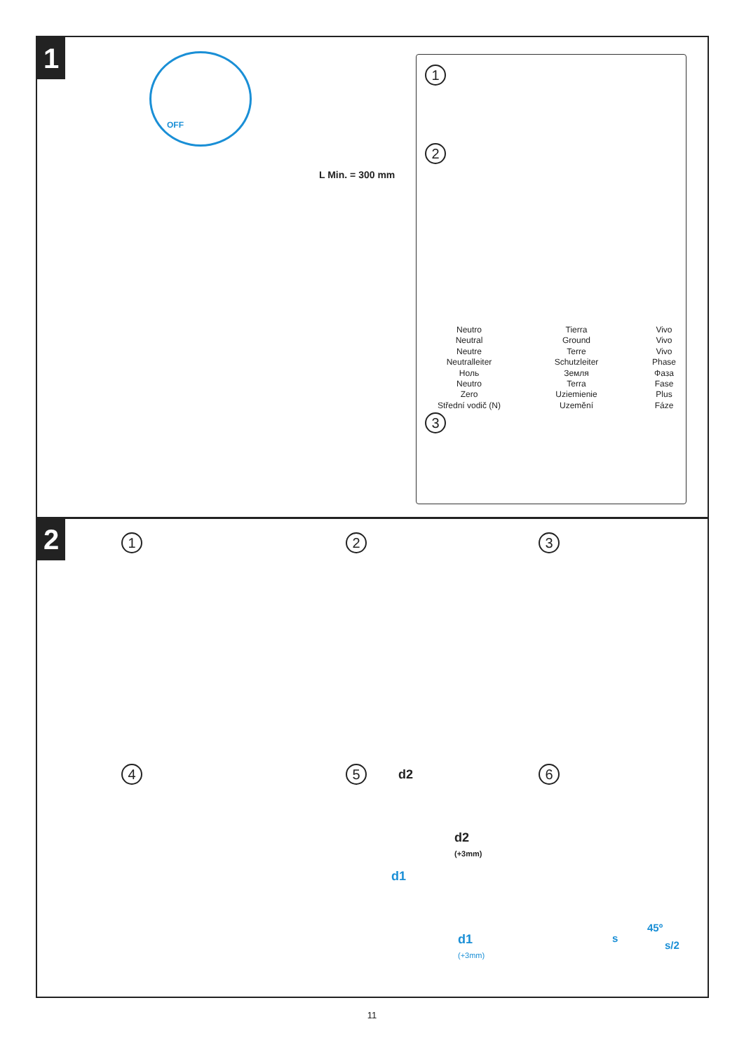1 OFF
L Min. = 300 mm
1
2
Neutro
Neutral
Neutre
Neutralleiter
Ноль
Neutro
Zero
Střední vodič (N)
Tierra
Ground
Terre
Schutzleiter
Земля
Terra
Uziemienie
Uzemění
Vivo
Vivo
Vivo
Phase
Фаза
Fase
Plus
Fáze
3
2 1 2 3
4 5 6
d2
d2
(+3mm)
d1
d1
(+3mm)
s
45º
s/2
11